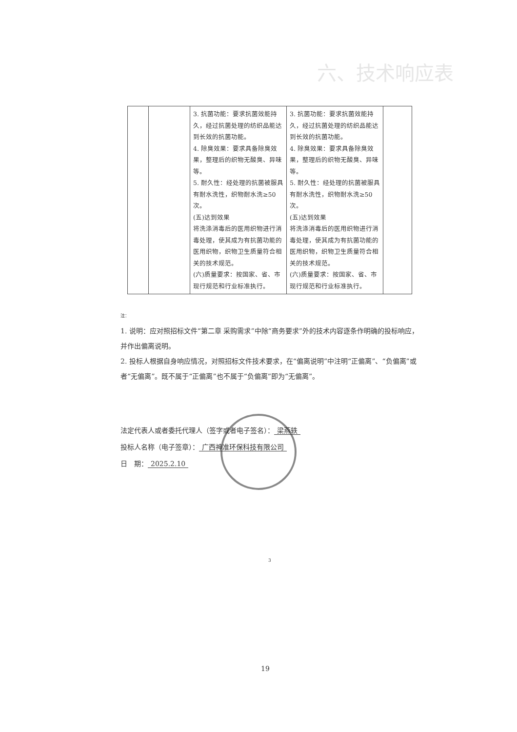六、技术响应表
| | | 3. 抗菌功能：要求抗菌效能持久，经过抗菌处理的纺织品能达到长效的抗菌功能。 4. 除臭效果：要求具备除臭效果，整理后的织物无酸臭、异味等。 5. 耐久性：经处理的抗菌被服具有耐水洗性，织物耐水洗≥50次。 (五)达到效果 将洗涤消毒后的医用织物进行消毒处理，使其成为有抗菌功能的医用织物，织物卫生质量符合相关的技术规范。 (六)质量要求：按国家、省、市现行规范和行业标准执行。 | 3. 抗菌功能：要求抗菌效能持久，经过抗菌处理的纺织品能达到长效的抗菌功能。 4. 除臭效果：要求具备除臭效果，整理后的织物无酸臭、异味等。 5. 耐久性：经处理的抗菌被服具有耐水洗性，织物耐水洗≥50次。 (五)达到效果 将洗涤消毒后的医用织物进行消毒处理，使其成为有抗菌功能的医用织物，织物卫生质量符合相关的技术规范。 (六)质量要求：按国家、省、市现行规范和行业标准执行。 | |
注：
1. 说明：应对照招标文件“第二章 采购需求”中除“商务要求”外的技术内容逐条作明确的投标响应，并作出偏离说明。
2. 投标人根据自身响应情况，对照招标文件技术要求，在“偏离说明”中注明“正偏离”、“负偏离”或者“无偏离”。既不属于“正偏离”也不属于“负偏离”即为“无偏离”。
法定代表人或者委托代理人（签字或者电子签名）： 梁燕轶
投标人名称（电子签章）： 广西神准环保科技有限公司
日　期： 2025.2.10
3
19